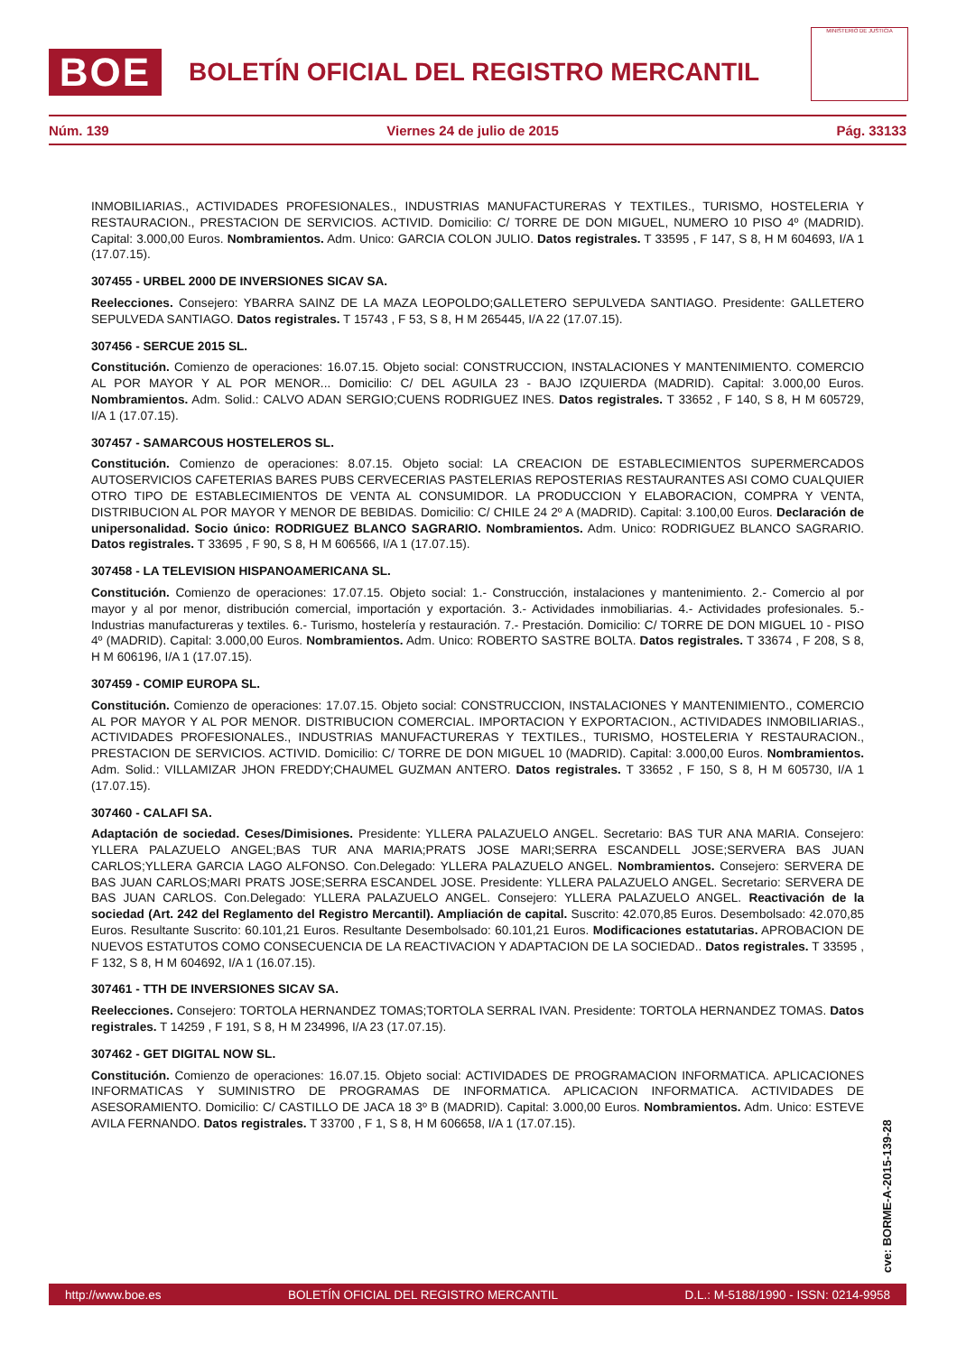BOE
BOLETÍN OFICIAL DEL REGISTRO MERCANTIL
MINISTERIO DE JUSTICIA
Núm. 139 Viernes 24 de julio de 2015 Pág. 33133
INMOBILIARIAS., ACTIVIDADES PROFESIONALES., INDUSTRIAS MANUFACTURERAS Y TEXTILES., TURISMO, HOSTELERIA Y RESTAURACION., PRESTACION DE SERVICIOS. ACTIVID. Domicilio: C/ TORRE DE DON MIGUEL, NUMERO 10 PISO 4º (MADRID). Capital: 3.000,00 Euros. Nombramientos. Adm. Unico: GARCIA COLON JULIO. Datos registrales. T 33595 , F 147, S 8, H M 604693, I/A 1 (17.07.15).
307455 - URBEL 2000 DE INVERSIONES SICAV SA.
Reelecciones. Consejero: YBARRA SAINZ DE LA MAZA LEOPOLDO;GALLETERO SEPULVEDA SANTIAGO. Presidente: GALLETERO SEPULVEDA SANTIAGO. Datos registrales. T 15743 , F 53, S 8, H M 265445, I/A 22 (17.07.15).
307456 - SERCUE 2015 SL.
Constitución. Comienzo de operaciones: 16.07.15. Objeto social: CONSTRUCCION, INSTALACIONES Y MANTENIMIENTO. COMERCIO AL POR MAYOR Y AL POR MENOR... Domicilio: C/ DEL AGUILA 23 - BAJO IZQUIERDA (MADRID). Capital: 3.000,00 Euros. Nombramientos. Adm. Solid.: CALVO ADAN SERGIO;CUENS RODRIGUEZ INES. Datos registrales. T 33652 , F 140, S 8, H M 605729, I/A 1 (17.07.15).
307457 - SAMARCOUS HOSTELEROS SL.
Constitución. Comienzo de operaciones: 8.07.15. Objeto social: LA CREACION DE ESTABLECIMIENTOS SUPERMERCADOS AUTOSERVICIOS CAFETERIAS BARES PUBS CERVECERIAS PASTELERIAS REPOSTERIAS RESTAURANTES ASI COMO CUALQUIER OTRO TIPO DE ESTABLECIMIENTOS DE VENTA AL CONSUMIDOR. LA PRODUCCION Y ELABORACION, COMPRA Y VENTA, DISTRIBUCION AL POR MAYOR Y MENOR DE BEBIDAS. Domicilio: C/ CHILE 24 2º A (MADRID). Capital: 3.100,00 Euros. Declaración de unipersonalidad. Socio único: RODRIGUEZ BLANCO SAGRARIO. Nombramientos. Adm. Unico: RODRIGUEZ BLANCO SAGRARIO. Datos registrales. T 33695 , F 90, S 8, H M 606566, I/A 1 (17.07.15).
307458 - LA TELEVISION HISPANOAMERICANA SL.
Constitución. Comienzo de operaciones: 17.07.15. Objeto social: 1.- Construcción, instalaciones y mantenimiento. 2.- Comercio al por mayor y al por menor, distribución comercial, importación y exportación. 3.- Actividades inmobiliarias. 4.- Actividades profesionales. 5.- Industrias manufactureras y textiles. 6.- Turismo, hostelería y restauración. 7.- Prestación. Domicilio: C/ TORRE DE DON MIGUEL 10 - PISO 4º (MADRID). Capital: 3.000,00 Euros. Nombramientos. Adm. Unico: ROBERTO SASTRE BOLTA. Datos registrales. T 33674 , F 208, S 8, H M 606196, I/A 1 (17.07.15).
307459 - COMIP EUROPA SL.
Constitución. Comienzo de operaciones: 17.07.15. Objeto social: CONSTRUCCION, INSTALACIONES Y MANTENIMIENTO., COMERCIO AL POR MAYOR Y AL POR MENOR. DISTRIBUCION COMERCIAL. IMPORTACION Y EXPORTACION., ACTIVIDADES INMOBILIARIAS., ACTIVIDADES PROFESIONALES., INDUSTRIAS MANUFACTURERAS Y TEXTILES., TURISMO, HOSTELERIA Y RESTAURACION., PRESTACION DE SERVICIOS. ACTIVID. Domicilio: C/ TORRE DE DON MIGUEL 10 (MADRID). Capital: 3.000,00 Euros. Nombramientos. Adm. Solid.: VILLAMIZAR JHON FREDDY;CHAUMEL GUZMAN ANTERO. Datos registrales. T 33652 , F 150, S 8, H M 605730, I/A 1 (17.07.15).
307460 - CALAFI SA.
Adaptación de sociedad. Ceses/Dimisiones. Presidente: YLLERA PALAZUELO ANGEL. Secretario: BAS TUR ANA MARIA. Consejero: YLLERA PALAZUELO ANGEL;BAS TUR ANA MARIA;PRATS JOSE MARI;SERRA ESCANDELL JOSE;SERVERA BAS JUAN CARLOS;YLLERA GARCIA LAGO ALFONSO. Con.Delegado: YLLERA PALAZUELO ANGEL. Nombramientos. Consejero: SERVERA DE BAS JUAN CARLOS;MARI PRATS JOSE;SERRA ESCANDEL JOSE. Presidente: YLLERA PALAZUELO ANGEL. Secretario: SERVERA DE BAS JUAN CARLOS. Con.Delegado: YLLERA PALAZUELO ANGEL. Consejero: YLLERA PALAZUELO ANGEL. Reactivación de la sociedad (Art. 242 del Reglamento del Registro Mercantil). Ampliación de capital. Suscrito: 42.070,85 Euros. Desembolsado: 42.070,85 Euros. Resultante Suscrito: 60.101,21 Euros. Resultante Desembolsado: 60.101,21 Euros. Modificaciones estatutarias. APROBACION DE NUEVOS ESTATUTOS COMO CONSECUENCIA DE LA REACTIVACION Y ADAPTACION DE LA SOCIEDAD.. Datos registrales. T 33595 , F 132, S 8, H M 604692, I/A 1 (16.07.15).
307461 - TTH DE INVERSIONES SICAV SA.
Reelecciones. Consejero: TORTOLA HERNANDEZ TOMAS;TORTOLA SERRAL IVAN. Presidente: TORTOLA HERNANDEZ TOMAS. Datos registrales. T 14259 , F 191, S 8, H M 234996, I/A 23 (17.07.15).
307462 - GET DIGITAL NOW SL.
Constitución. Comienzo de operaciones: 16.07.15. Objeto social: ACTIVIDADES DE PROGRAMACION INFORMATICA. APLICACIONES INFORMATICAS Y SUMINISTRO DE PROGRAMAS DE INFORMATICA. APLICACION INFORMATICA. ACTIVIDADES DE ASESORAMIENTO. Domicilio: C/ CASTILLO DE JACA 18 3º B (MADRID). Capital: 3.000,00 Euros. Nombramientos. Adm. Unico: ESTEVE AVILA FERNANDO. Datos registrales. T 33700 , F 1, S 8, H M 606658, I/A 1 (17.07.15).
cve: BORME-A-2015-139-28
http://www.boe.es BOLETÍN OFICIAL DEL REGISTRO MERCANTIL D.L.: M-5188/1990 - ISSN: 0214-9958